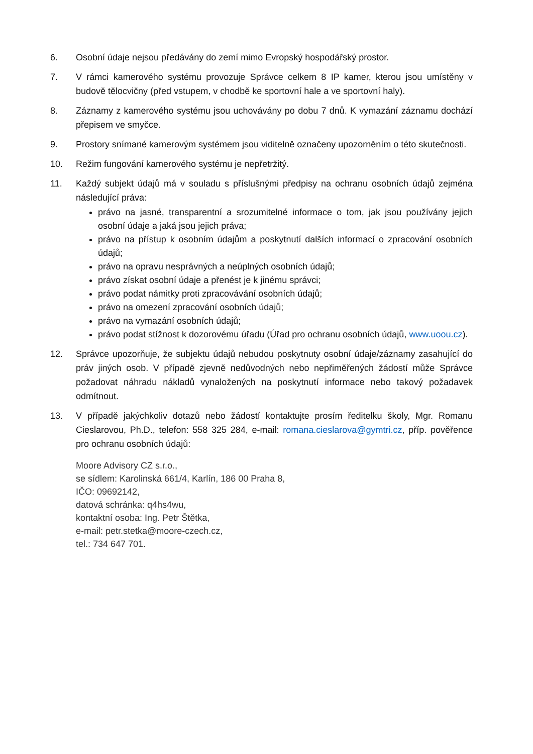6. Osobní údaje nejsou předávány do zemí mimo Evropský hospodářský prostor.
7. V rámci kamerového systému provozuje Správce celkem 8 IP kamer, kterou jsou umístěny v budově tělocvičny (před vstupem, v chodbě ke sportovní hale a ve sportovní haly).
8. Záznamy z kamerového systému jsou uchovávány po dobu 7 dnů. K vymazání záznamu dochází přepisem ve smyčce.
9. Prostory snímané kamerovým systémem jsou viditelně označeny upozorněním o této skutečnosti.
10. Režim fungování kamerového systému je nepřetržitý.
11. Každý subjekt údajů má v souladu s příslušnými předpisy na ochranu osobních údajů zejména následující práva:
právo na jasné, transparentní a srozumitelné informace o tom, jak jsou používány jejich osobní údaje a jaká jsou jejich práva;
právo na přístup k osobním údajům a poskytnutí dalších informací o zpracování osobních údajů;
právo na opravu nesprávných a neúplných osobních údajů;
právo získat osobní údaje a přenést je k jinému správci;
právo podat námitky proti zpracovávání osobních údajů;
právo na omezení zpracování osobních údajů;
právo na vymazání osobních údajů;
právo podat stížnost k dozorovému úřadu (Úřad pro ochranu osobních údajů, www.uoou.cz).
12. Správce upozorňuje, že subjektu údajů nebudou poskytnuty osobní údaje/záznamy zasahující do práv jiných osob. V případě zjevně nedůvodných nebo nepřiměřených žádostí může Správce požadovat náhradu nákladů vynaložených na poskytnutí informace nebo takový požadavek odmítnout.
13. V případě jakýchkoliv dotazů nebo žádostí kontaktujte prosím ředitelku školy, Mgr. Romanu Cieslarovou, Ph.D., telefon: 558 325 284, e-mail: romana.cieslarova@gymtri.cz, příp. pověřence pro ochranu osobních údajů:
Moore Advisory CZ s.r.o.,
se sídlem: Karolinská 661/4, Karlín, 186 00 Praha 8,
IČO: 09692142,
datová schránka: q4hs4wu,
kontaktní osoba: Ing. Petr Štětka,
e-mail: petr.stetka@moore-czech.cz,
tel.: 734 647 701.